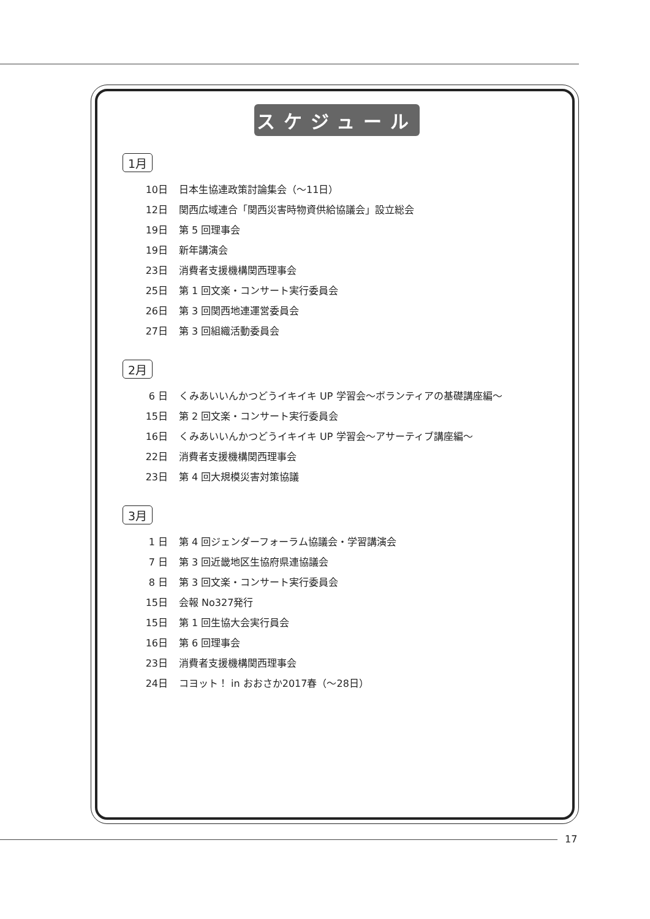スケジュール
1月
10日 日本生協連政策討論集会（〜11日）
12日 関西広域連合「関西災害時物資供給協議会」設立総会
19日 第 5 回理事会
19日 新年講演会
23日 消費者支援機構関西理事会
25日 第 1 回文楽・コンサート実行委員会
26日 第 3 回関西地連運営委員会
27日 第 3 回組織活動委員会
2月
6 日 くみあいいんかつどうイキイキ UP 学習会〜ボランティアの基礎講座編〜
15日 第 2 回文楽・コンサート実行委員会
16日 くみあいいんかつどうイキイキ UP 学習会〜アサーティブ講座編〜
22日 消費者支援機構関西理事会
23日 第 4 回大規模災害対策協議
3月
1 日 第 4 回ジェンダーフォーラム協議会・学習講演会
7 日 第 3 回近畿地区生協府県連協議会
8 日 第 3 回文楽・コンサート実行委員会
15日 会報 No327発行
15日 第 1 回生協大会実行員会
16日 第 6 回理事会
23日 消費者支援機構関西理事会
24日 コヨット！ in おおさか2017春（〜28日）
17